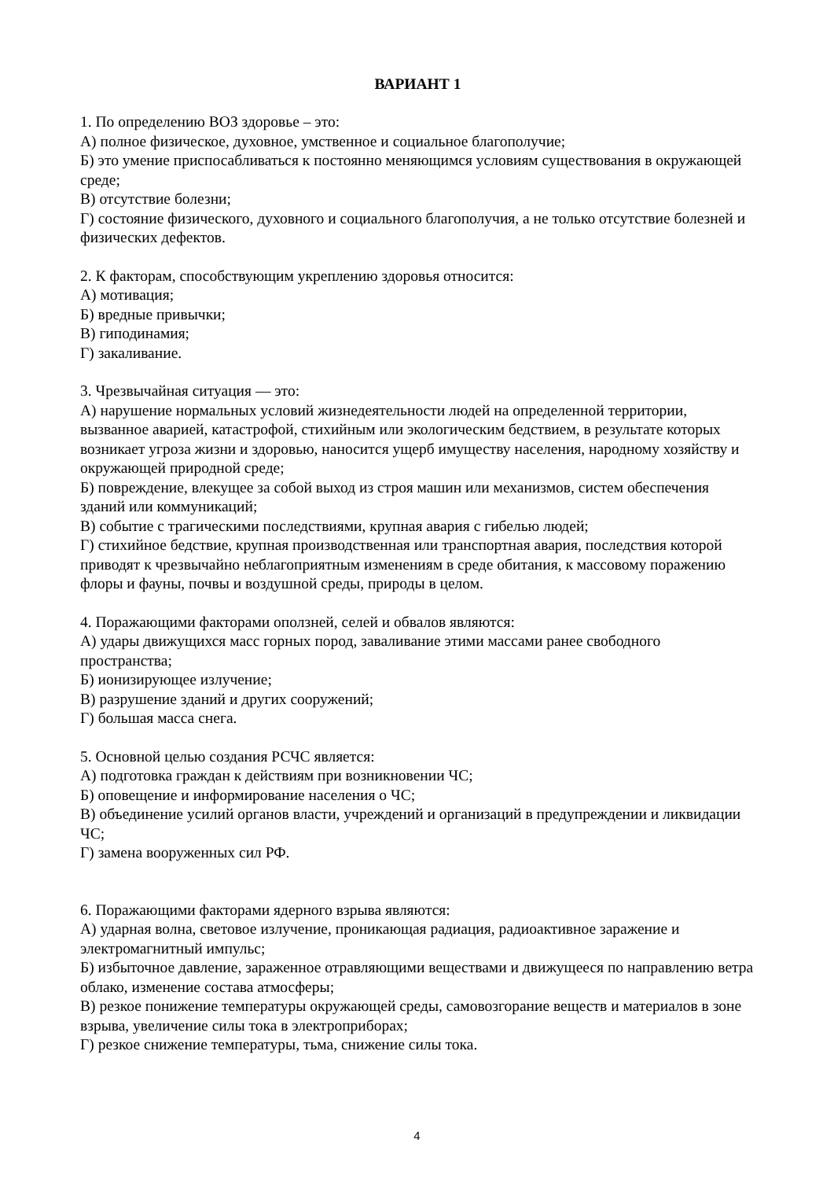ВАРИАНТ 1
1. По определению ВОЗ здоровье – это:
А) полное физическое, духовное, умственное и социальное благополучие;
Б) это умение приспосабливаться к постоянно меняющимся условиям существования в окружающей среде;
В) отсутствие болезни;
Г) состояние физического, духовного и социального благополучия, а не только отсутствие болезней и физических дефектов.
2. К факторам, способствующим укреплению здоровья относится:
А) мотивация;
Б) вредные привычки;
В) гиподинамия;
Г) закаливание.
3. Чрезвычайная ситуация — это:
А) нарушение нормальных условий жизнедеятельности людей на определенной территории, вызванное аварией, катастрофой, стихийным или экологическим бедствием, в результате которых возникает угроза жизни и здоровью, наносится ущерб имуществу населения, народному хозяйству и окружающей природной среде;
Б) повреждение, влекущее за собой выход из строя машин или механизмов, систем обеспечения зданий или коммуникаций;
В) событие с трагическими последствиями, крупная авария с гибелью людей;
Г) стихийное бедствие, крупная производственная или транспортная авария, последствия которой приводят к чрезвычайно неблагоприятным изменениям в среде обитания, к массовому поражению флоры и фауны, почвы и воздушной среды, природы в целом.
4. Поражающими факторами оползней, селей и обвалов являются:
А) удары движущихся масс горных пород, заваливание этими массами ранее свободного пространства;
Б) ионизирующее излучение;
В) разрушение зданий и других сооружений;
Г) большая масса снега.
5. Основной целью создания РСЧС является:
А) подготовка граждан к действиям при возникновении ЧС;
Б) оповещение и информирование населения о ЧС;
В) объединение усилий органов власти, учреждений и организаций в предупреждении и ликвидации ЧС;
Г) замена вооруженных сил РФ.
6. Поражающими факторами ядерного взрыва являются:
А) ударная волна, световое излучение, проникающая радиация, радиоактивное заражение и электромагнитный импульс;
Б) избыточное давление, зараженное отравляющими веществами и движущееся по направлению ветра облако, изменение состава атмосферы;
В) резкое понижение температуры окружающей среды, самовозгорание веществ и материалов в зоне взрыва, увеличение силы тока в электроприборах;
Г) резкое снижение температуры, тьма, снижение силы тока.
4